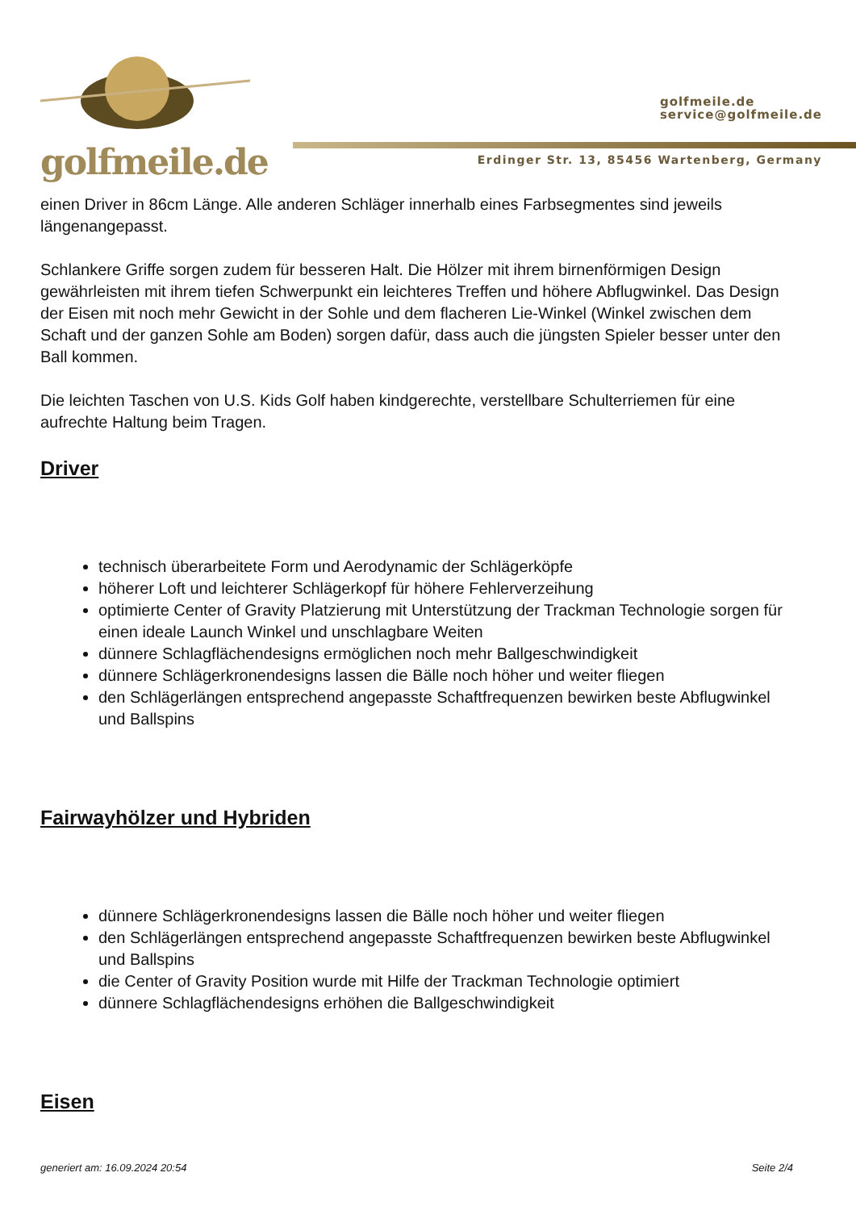golfmeile.de
golfmeile.de
service@golfmeile.de
Erdinger Str. 13, 85456 Wartenberg, Germany
einen Driver in 86cm Länge. Alle anderen Schläger innerhalb eines Farbsegmentes sind jeweils längenangepasst.
Schlankere Griffe sorgen zudem für besseren Halt. Die Hölzer mit ihrem birnenförmigen Design gewährleisten mit ihrem tiefen Schwerpunkt ein leichteres Treffen und höhere Abflugwinkel. Das Design der Eisen mit noch mehr Gewicht in der Sohle und dem flacheren Lie-Winkel (Winkel zwischen dem Schaft und der ganzen Sohle am Boden) sorgen dafür, dass auch die jüngsten Spieler besser unter den Ball kommen.
Die leichten Taschen von U.S. Kids Golf haben kindgerechte, verstellbare Schulterriemen für eine aufrechte Haltung beim Tragen.
Driver
technisch überarbeitete Form und Aerodynamic der Schlägerköpfe
höherer Loft und leichterer Schlägerkopf für höhere Fehlerverzeihung
optimierte Center of Gravity Platzierung mit Unterstützung der Trackman Technologie sorgen für einen ideale Launch Winkel und unschlagbare Weiten
dünnere Schlagflächendesigns ermöglichen noch mehr Ballgeschwindigkeit
dünnere Schlägerkronendesigns lassen die Bälle noch höher und weiter fliegen
den Schlägerlängen entsprechend angepasste Schaftfrequenzen bewirken beste Abflugwinkel und Ballspins
Fairwayhölzer und Hybriden
dünnere Schlägerkronendesigns lassen die Bälle noch höher und weiter fliegen
den Schlägerlängen entsprechend angepasste Schaftfrequenzen bewirken beste Abflugwinkel und Ballspins
die Center of Gravity Position wurde mit Hilfe der Trackman Technologie optimiert
dünnere Schlagflächendesigns erhöhen die Ballgeschwindigkeit
Eisen
generiert am: 16.09.2024 20:54 Seite 2/4